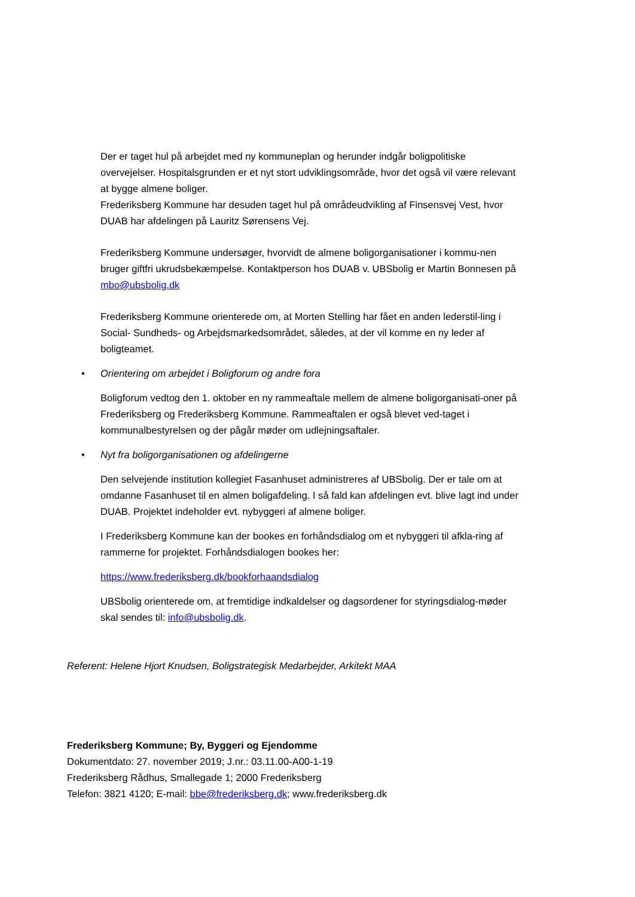Der er taget hul på arbejdet med ny kommuneplan og herunder indgår boligpolitiske overvejelser. Hospitalsgrunden er et nyt stort udviklingsområde, hvor det også vil være relevant at bygge almene boliger.
Frederiksberg Kommune har desuden taget hul på områdeudvikling af Finsensvej Vest, hvor DUAB har afdelingen på Lauritz Sørensens Vej.
Frederiksberg Kommune undersøger, hvorvidt de almene boligorganisationer i kommu-nen bruger giftfri ukrudsbekæmpelse. Kontaktperson hos DUAB v. UBSbolig er Martin Bonnesen på mbo@ubsbolig.dk
Frederiksberg Kommune orienterede om, at Morten Stelling har fået en anden lederstil-ling i Social- Sundheds- og Arbejdsmarkedsområdet, således, at der vil komme en ny leder af boligteamet.
• Orientering om arbejdet i Boligforum og andre fora
Boligforum vedtog den 1. oktober en ny rammeaftale mellem de almene boligorganisati-oner på Frederiksberg og Frederiksberg Kommune. Rammeaftalen er også blevet ved-taget i kommunalbestyrelsen og der pågår møder om udlejningsaftaler.
• Nyt fra boligorganisationen og afdelingerne
Den selvejende institution kollegiet Fasanhuset administreres af UBSbolig. Der er tale om at omdanne Fasanhuset til en almen boligafdeling. I så fald kan afdelingen evt. blive lagt ind under DUAB. Projektet indeholder evt. nybyggeri af almene boliger.
I Frederiksberg Kommune kan der bookes en forhåndsdialog om et nybyggeri til afkla-ring af rammerne for projektet. Forhåndsdialogen bookes her:
https://www.frederiksberg.dk/bookforhaandsdialog
UBSbolig orienterede om, at fremtidige indkaldelser og dagsordener for styringsdialog-møder skal sendes til: info@ubsbolig.dk.
Referent: Helene Hjort Knudsen, Boligstrategisk Medarbejder, Arkitekt MAA
Frederiksberg Kommune; By, Byggeri og Ejendomme
Dokumentdato: 27. november 2019; J.nr.: 03.11.00-A00-1-19
Frederiksberg Rådhus, Smallegade 1; 2000 Frederiksberg
Telefon: 3821 4120; E-mail: bbe@frederiksberg.dk; www.frederiksberg.dk